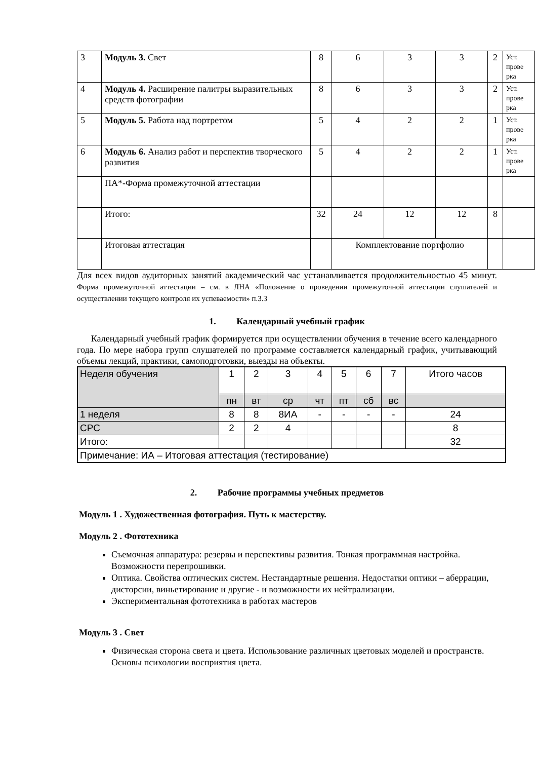| 3 | Модуль 3. Свет | 8 | 6 | 3 | 3 | 2 | Уст. прове рка |
| 4 | Модуль 4. Расширение палитры выразительных средств фотографии | 8 | 6 | 3 | 3 | 2 | Уст. прове рка |
| 5 | Модуль 5. Работа над портретом | 5 | 4 | 2 | 2 | 1 | Уст. прове рка |
| 6 | Модуль 6. Анализ работ и перспектив творческого развития | 5 | 4 | 2 | 2 | 1 | Уст. прове рка |
| | ПА*-Форма промежуточной аттестации | | | | | | |
| | Итого: | 32 | 24 | 12 | 12 | 8 | |
| | Итоговая аттестация | | Комплектование портфолио | | | | |
Для всех видов аудиторных занятий академический час устанавливается продолжительностью 45 минут. Форма промежуточной аттестации – см. в ЛНА «Положение о проведении промежуточной аттестации слушателей и осуществлении текущего контроля их успеваемости» п.3.3
1. Календарный учебный график
Календарный учебный график формируется при осуществлении обучения в течение всего календарного года. По мере набора групп слушателей по программе составляется календарный график, учитывающий объемы лекций, практики, самоподготовки, выезды на объекты.
| Неделя обучения | 1 | 2 | 3 | 4 | 5 | 6 | 7 | Итого часов |
| | пн | вт | ср | чт | пт | сб | вс | |
| 1 неделя | 8 | 8 | 8ИА | - | - | - | - | 24 |
| СРС | 2 | 2 | 4 | | | | | 8 |
| Итого: | | | | | | | | 32 |
| Примечание: ИА – Итоговая аттестация (тестирование) | | | | | | | | |
2. Рабочие программы учебных предметов
Модуль 1 . Художественная фотография. Путь к мастерству.
Модуль 2 . Фототехника
Съемочная аппаратура: резервы и перспективы развития. Тонкая программная настройка. Возможности перепрошивки.
Оптика. Свойства оптических систем. Нестандартные решения. Недостатки оптики – аберрации, дисторсии, виньетирование и другие - и возможности их нейтрализации.
Экспериментальная фототехника в работах мастеров
Модуль 3 . Свет
Физическая сторона света и цвета. Использование различных цветовых моделей и пространств. Основы психологии восприятия цвета.